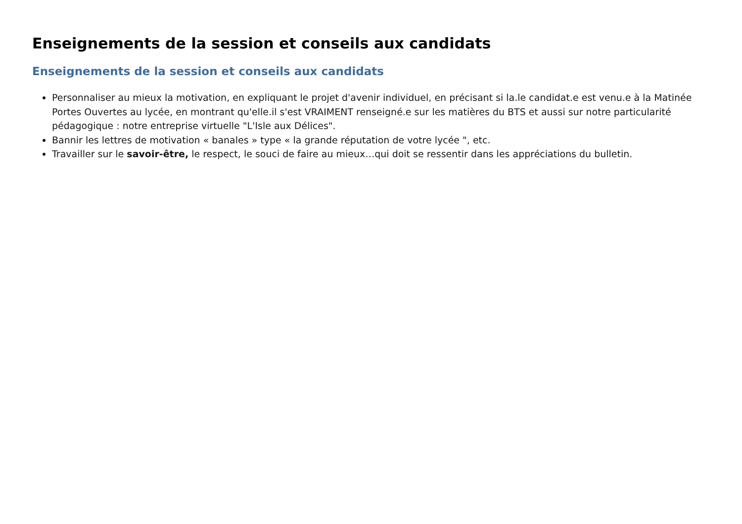Enseignements de la session et conseils aux candidats
Enseignements de la session et conseils aux candidats
Personnaliser au mieux la motivation, en expliquant le projet d'avenir individuel, en précisant si la.le candidat.e est venu.e à la Matinée Portes Ouvertes au lycée, en montrant qu'elle.il s'est VRAIMENT renseigné.e sur les matières du BTS et aussi sur notre particularité pédagogique : notre entreprise virtuelle "L'Isle aux Délices".
Bannir les lettres de motivation « banales » type « la grande réputation de votre lycée ", etc.
Travailler sur le savoir-être, le respect, le souci de faire au mieux…qui doit se ressentir dans les appréciations du bulletin.